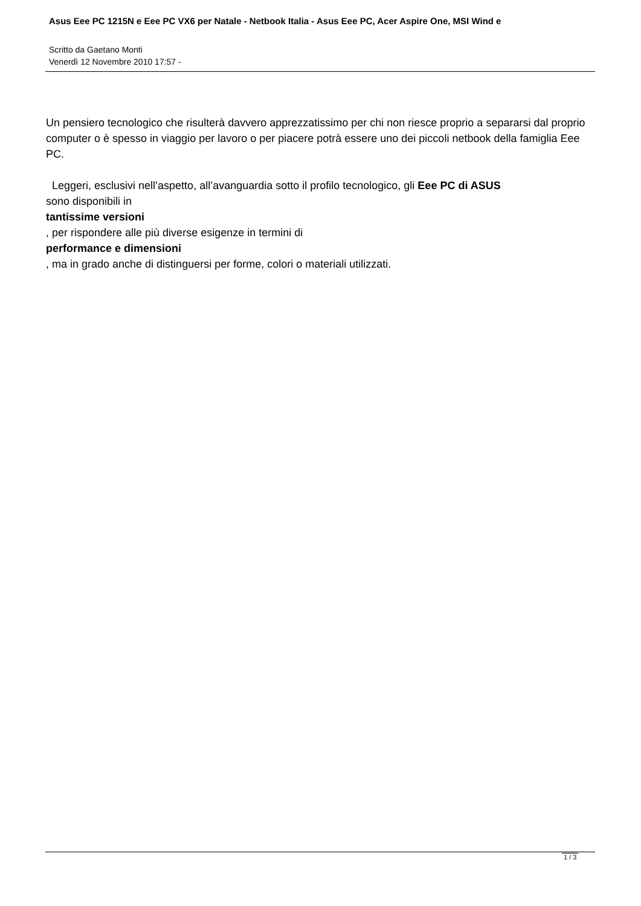Asus Eee PC 1215N e Eee PC VX6 per Natale - Netbook Italia - Asus Eee PC, Acer Aspire One, MSI Wind e
Scritto da Gaetano Monti
Venerdì 12 Novembre 2010 17:57 -
Un pensiero tecnologico che risulterà davvero apprezzatissimo per chi non riesce proprio a separarsi dal proprio computer o è spesso in viaggio per lavoro o per piacere potrà essere uno dei piccoli netbook della famiglia Eee PC.
Leggeri, esclusivi nell’aspetto, all’avanguardia sotto il profilo tecnologico, gli Eee PC di ASUS
sono disponibili in
tantissime versioni
, per rispondere alle più diverse esigenze in termini di
performance e dimensioni
, ma in grado anche di distinguersi per forme, colori o materiali utilizzati.
1 / 3